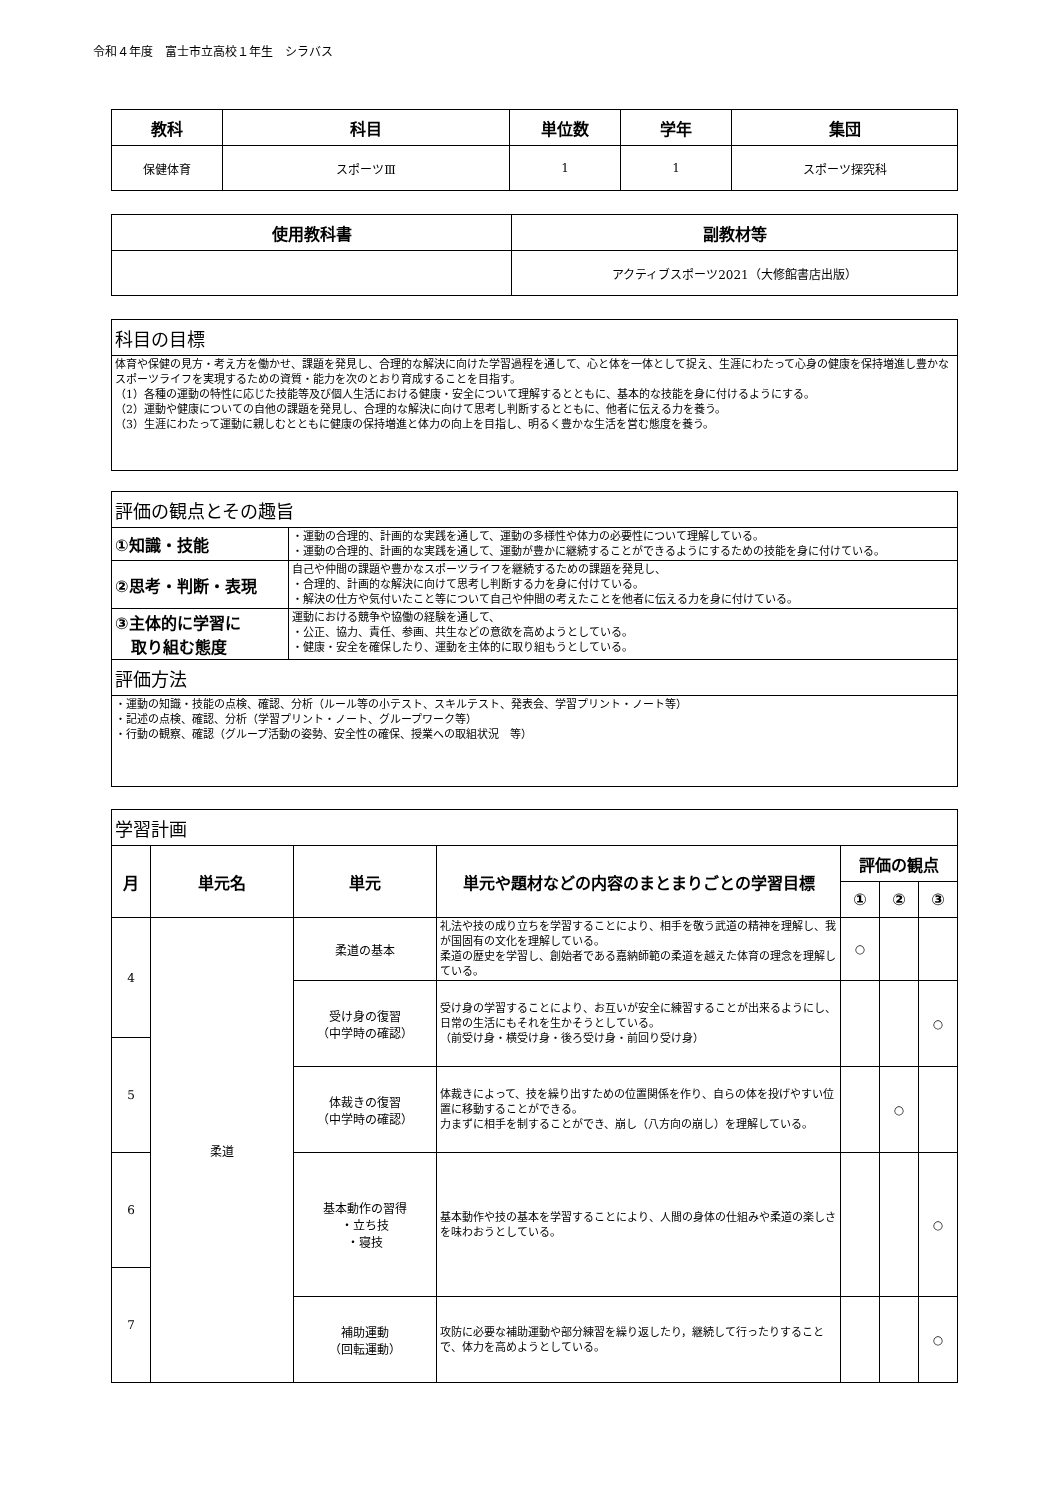令和４年度　富士市立高校１年生　シラバス
| 教科 | 科目 | 単位数 | 学年 | 集団 |
| --- | --- | --- | --- | --- |
| 保健体育 | スポーツⅢ | 1 | 1 | スポーツ探究科 |
| 使用教科書 | 副教材等 |
| --- | --- |
| | アクティブスポーツ2021（大修館書店出版） |
| 科目の目標 |
| 体育や保健の見方・考え方を働かせ、課題を発見し、合理的な解決に向けた学習過程を通して、心と体を一体として捉え、生涯にわたって心身の健康を保持増進し豊かなスポーツライフを実現するための資質・能力を次のとおり育成することを目指す。 （1）各種の運動の特性に応じた技能等及び個人生活における健康・安全について理解するとともに、基本的な技能を身に付けるようにする。 （2）運動や健康についての自他の課題を発見し、合理的な解決に向けて思考し判断するとともに、他者に伝える力を養う。 （3）生涯にわたって運動に親しむとともに健康の保持増進と体力の向上を目指し、明るく豊かな生活を営む態度を養う。 |
| 評価の観点とその趣旨 | |
| ①知識・技能 | ・運動の合理的、計画的な実践を通して、運動の多様性や体力の必要性について理解している。 ・運動の合理的、計画的な実践を通して、運動が豊かに継続することができるようにするための技能を身に付けている。 |
| ②思考・判断・表現 | 自己や仲間の課題や豊かなスポーツライフを継続するための課題を発見し、 ・合理的、計画的な解決に向けて思考し判断する力を身に付けている。 ・解決の仕方や気付いたこと等について自己や仲間の考えたことを他者に伝える力を身に付けている。 |
| ③主体的に学習に 取り組む態度 | 運動における競争や協働の経験を通して、 ・公正、協力、責任、参画、共生などの意欲を高めようとしている。 ・健康・安全を確保したり、運動を主体的に取り組もうとしている。 |
| 評価方法 | |
| ・運動の知識・技能の点検、確認、分析（ルール等の小テスト、スキルテスト、発表会、学習プリント・ノート等） ・記述の点検、確認、分析（学習プリント・ノート、グループワーク等） ・行動の観察、確認（グループ活動の姿勢、安全性の確保、授業への取組状況 等） | |
| 学習計画 | | | | | | |
| 月 | 単元名 | 単元 | 単元や題材などの内容のまとまりごとの学習目標 | 評価の観点 | | |
| | | | | ① | ② | ③ |
| 4 | 柔道 | 柔道の基本 | 礼法や技の成り立ちを学習することにより、相手を敬う武道の精神を理解し、我が国固有の文化を理解している。 柔道の歴史を学習し、創始者である嘉納師範の柔道を越えた体育の理念を理解している。 | ○ | | |
| | | 受け身の復習 （中学時の確認） | 受け身の学習することにより、お互いが安全に練習することが出来るようにし、日常の生活にもそれを生かそうとしている。 （前受け身・横受け身・後ろ受け身・前回り受け身） | | | ○ |
| 5 | | | | | | |
| | | 体裁きの復習 （中学時の確認） | 体裁きによって、技を繰り出すための位置関係を作り、自らの体を投げやすい位置に移動することができる。 力まずに相手を制することができ、崩し（八方向の崩し）を理解している。 | | ○ | |
| 6 | | 基本動作の習得 ・立ち技 ・寝技 | 基本動作や技の基本を学習することにより、人間の身体の仕組みや柔道の楽しさを味わおうとしている。 | | | ○ |
| 7 | | | | | | |
| | | 補助運動 （回転運動） | 攻防に必要な補助運動や部分練習を繰り返したり，継続して行ったりすることで、体力を高めようとしている。 | | | ○ |